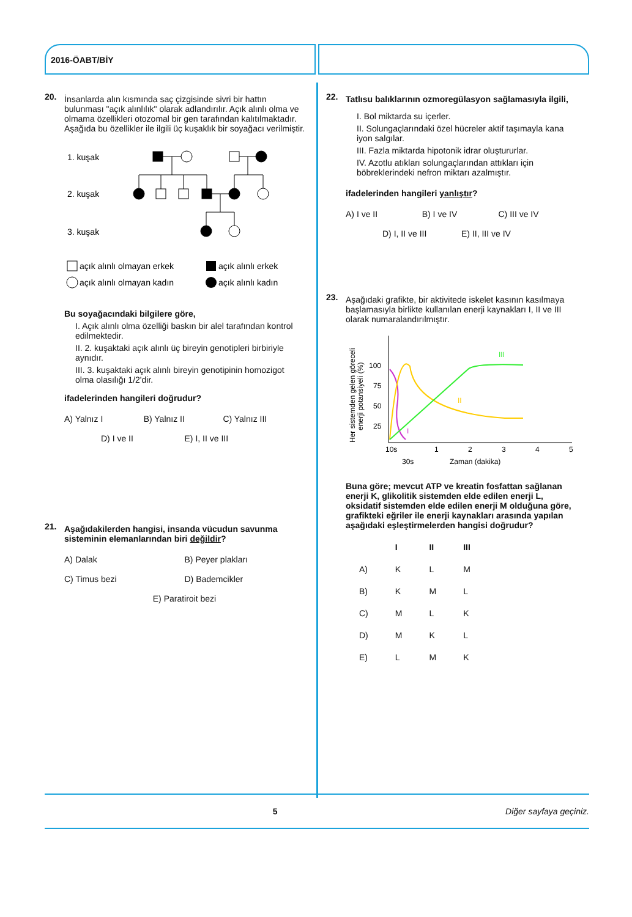2016-ÖABT/BİY
20.
İnsanlarda alın kısmında saç çizgisinde sivri bir hattın bulunması "açık alınlılık" olarak adlandırılır. Açık alınlı olma ve olmama özellikleri otozomal bir gen tarafından kalıtılmaktadır. Aşağıda bu özellikler ile ilgili üç kuşaklık bir soyağacı verilmiştir.
1. kuşak
2. kuşak
3. kuşak
açık alınlı olmayan erkek
açık alınlı erkek
açık alınlı olmayan kadın
açık alınlı kadın
Bu soyağacındaki bilgilere göre,
I. Açık alınlı olma özelliği baskın bir alel tarafından kontrol edilmektedir.
II. 2. kuşaktaki açık alınlı üç bireyin genotipleri birbiriyle aynıdır.
III. 3. kuşaktaki açık alınlı bireyin genotipinin homozigot olma olasılığı 1/2'dir.
ifadelerinden hangileri doğrudur?
A) Yalnız I B) Yalnız II C) Yalnız III D) I ve II E) I, II ve III
21.
Aşağıdakilerden hangisi, insanda vücudun savunma sisteminin elemanlarından biri değildir?
A) Dalak B) Peyer plakları C) Timus bezi D) Bademcikler E) Paratiroit bezi
22.
Tatlısu balıklarının ozmoregülasyon sağlamasıyla ilgili,
I. Bol miktarda su içerler.
II. Solungaçlarındaki özel hücreler aktif taşımayla kana iyon salgılar.
III. Fazla miktarda hipotonik idrar oluştururlar.
IV. Azotlu atıkları solungaçlarından attıkları için böbreklerindeki nefron miktarı azalmıştır.
ifadelerinden hangileri yanlıştır?
A) I ve II B) I ve IV C) III ve IV D) I, II ve III E) II, III ve IV
23.
Aşağıdaki grafikte, bir aktivitede iskelet kasının kasılmaya başlamasıyla birlikte kullanılan enerji kaynakları I, II ve III olarak numaralandırılmıştır.
Her sistemden gelen göreceli
enerji potansiyeli (%)
100
75
50
25
10s
30s
1
2
3
4
5
Zaman (dakika)
I
II
III
Buna göre; mevcut ATP ve kreatin fosfattan sağlanan enerji K, glikolitik sistemden elde edilen enerji L, oksidatif sistemden elde edilen enerji M olduğuna göre, grafikteki eğriler ile enerji kaynakları arasında yapılan aşağıdaki eşleştirmelerden hangisi doğrudur?
| | I | II | III |
| --- | --- | --- | --- |
| A) | K | L | M |
| B) | K | M | L |
| C) | M | L | K |
| D) | M | K | L |
| E) | L | M | K |
5 Diğer sayfaya geçiniz.